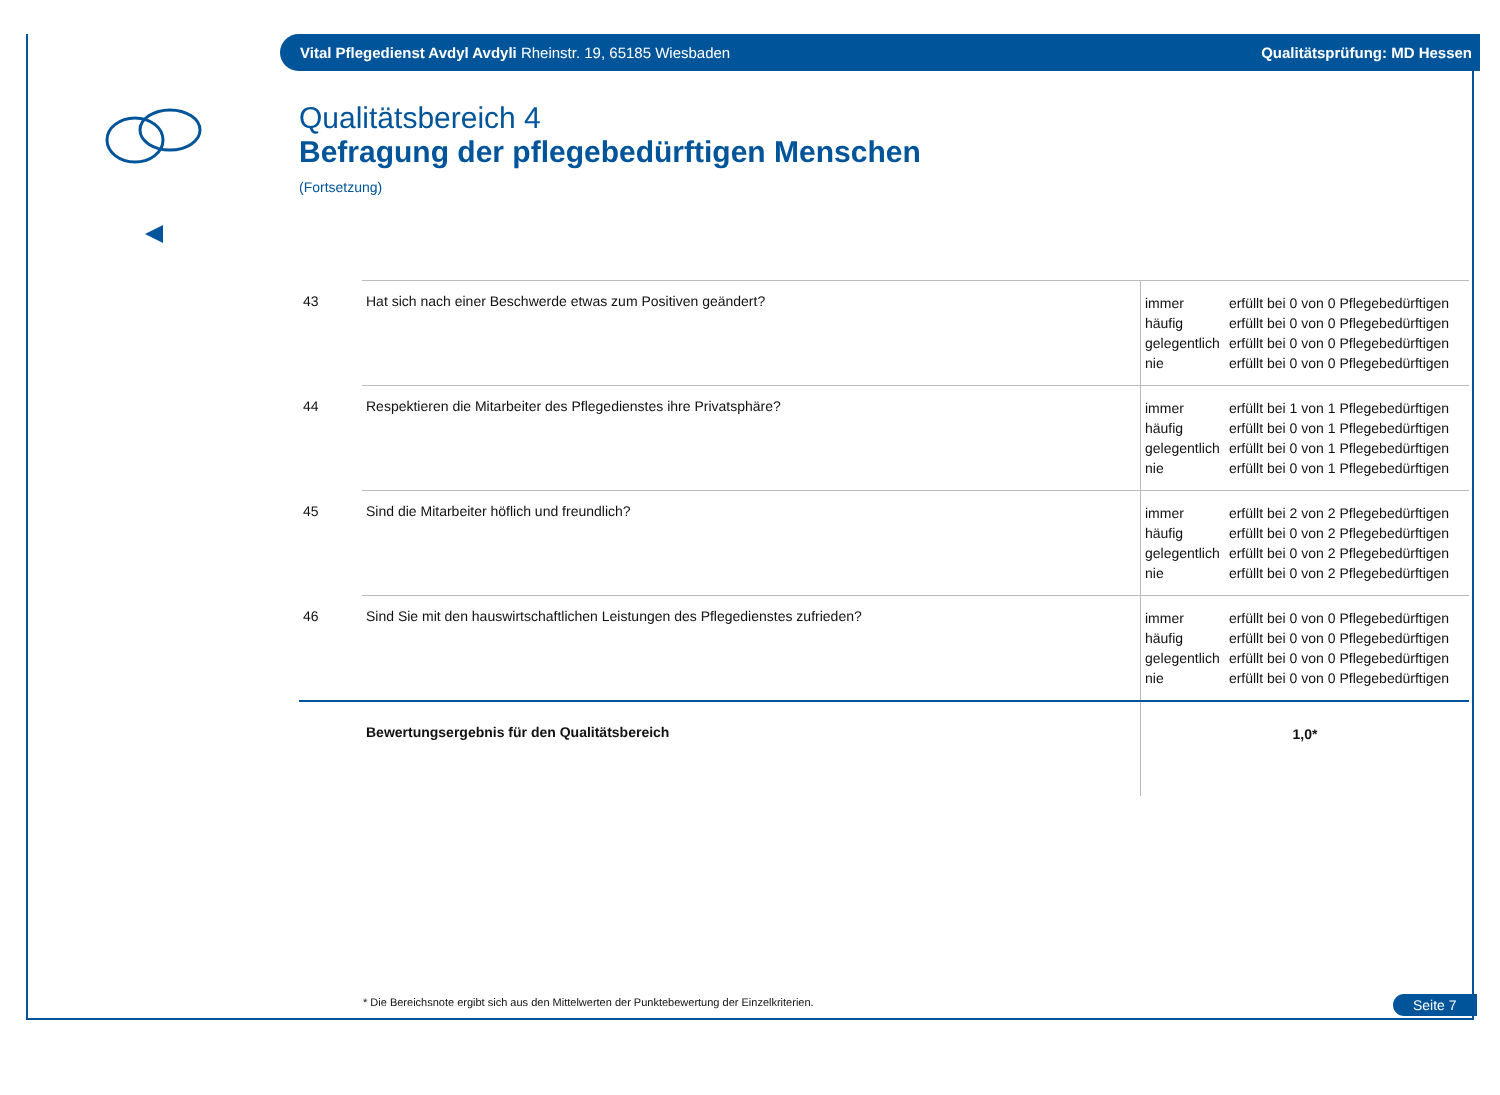Vital Pflegedienst Avdyl Avdyli Rheinstr. 19, 65185 Wiesbaden
Qualitätsprüfung: MD Hessen
Qualitätsbereich 4
Befragung der pflegebedürftigen Menschen
(Fortsetzung)
| 43 | Hat sich nach einer Beschwerde etwas zum Positiven geändert? | immer erfüllt bei 0 von 0 Pflegebedürftigen häufig erfüllt bei 0 von 0 Pflegebedürftigen gelegentlich erfüllt bei 0 von 0 Pflegebedürftigen nie erfüllt bei 0 von 0 Pflegebedürftigen |
| 44 | Respektieren die Mitarbeiter des Pflegedienstes ihre Privatsphäre? | immer erfüllt bei 1 von 1 Pflegebedürftigen häufig erfüllt bei 0 von 1 Pflegebedürftigen gelegentlich erfüllt bei 0 von 1 Pflegebedürftigen nie erfüllt bei 0 von 1 Pflegebedürftigen |
| 45 | Sind die Mitarbeiter höflich und freundlich? | immer erfüllt bei 2 von 2 Pflegebedürftigen häufig erfüllt bei 0 von 2 Pflegebedürftigen gelegentlich erfüllt bei 0 von 2 Pflegebedürftigen nie erfüllt bei 0 von 2 Pflegebedürftigen |
| 46 | Sind Sie mit den hauswirtschaftlichen Leistungen des Pflegedienstes zufrieden? | immer erfüllt bei 0 von 0 Pflegebedürftigen häufig erfüllt bei 0 von 0 Pflegebedürftigen gelegentlich erfüllt bei 0 von 0 Pflegebedürftigen nie erfüllt bei 0 von 0 Pflegebedürftigen |
| | Bewertungsergebnis für den Qualitätsbereich | 1,0* |
* Die Bereichsnote ergibt sich aus den Mittelwerten der Punktebewertung der Einzelkriterien.
Seite 7